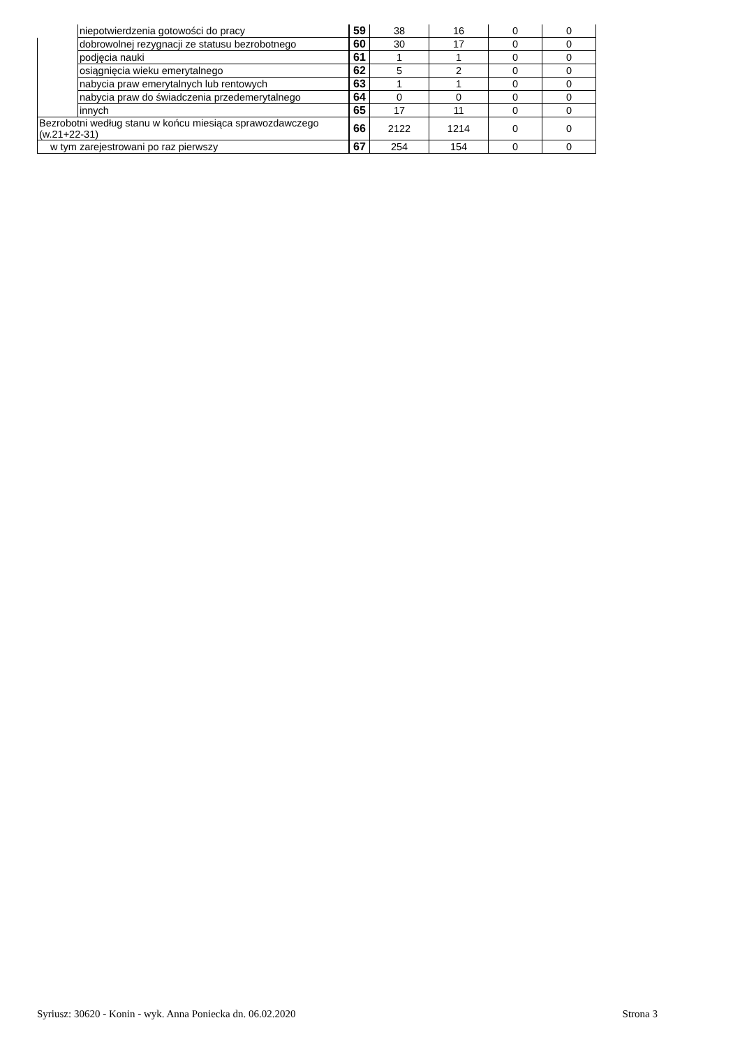| | niepotwierdzenia gotowości do pracy | 59 | 38 | 16 | 0 | 0 |
| | dobrowolnej rezygnacji ze statusu bezrobotnego | 60 | 30 | 17 | 0 | 0 |
| | podjęcia nauki | 61 | 1 | 1 | 0 | 0 |
| | osiągnięcia wieku emerytalnego | 62 | 5 | 2 | 0 | 0 |
| | nabycia praw emerytalnych lub rentowych | 63 | 1 | 1 | 0 | 0 |
| | nabycia praw do świadczenia przedemerytalnego | 64 | 0 | 0 | 0 | 0 |
| | innych | 65 | 17 | 11 | 0 | 0 |
| Bezrobotni według stanu w końcu miesiąca sprawozdawczego (w.21+22-31) | | 66 | 2122 | 1214 | 0 | 0 |
| w tym zarejestrowani po raz pierwszy | | 67 | 254 | 154 | 0 | 0 |
Syriusz: 30620 - Konin - wyk. Anna Poniecka dn. 06.02.2020 Strona 3